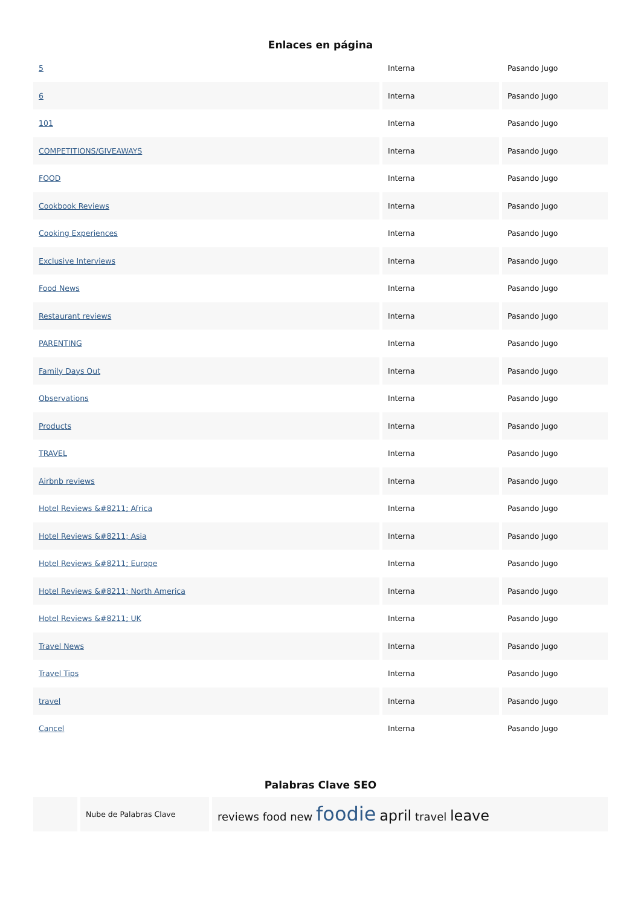Enlaces en página
| 5 | Interna | Pasando Jugo |
| 6 | Interna | Pasando Jugo |
| 101 | Interna | Pasando Jugo |
| COMPETITIONS/GIVEAWAYS | Interna | Pasando Jugo |
| FOOD | Interna | Pasando Jugo |
| Cookbook Reviews | Interna | Pasando Jugo |
| Cooking Experiences | Interna | Pasando Jugo |
| Exclusive Interviews | Interna | Pasando Jugo |
| Food News | Interna | Pasando Jugo |
| Restaurant reviews | Interna | Pasando Jugo |
| PARENTING | Interna | Pasando Jugo |
| Family Days Out | Interna | Pasando Jugo |
| Observations | Interna | Pasando Jugo |
| Products | Interna | Pasando Jugo |
| TRAVEL | Interna | Pasando Jugo |
| Airbnb reviews | Interna | Pasando Jugo |
| Hotel Reviews &#8211; Africa | Interna | Pasando Jugo |
| Hotel Reviews &#8211; Asia | Interna | Pasando Jugo |
| Hotel Reviews &#8211; Europe | Interna | Pasando Jugo |
| Hotel Reviews &#8211; North America | Interna | Pasando Jugo |
| Hotel Reviews &#8211; UK | Interna | Pasando Jugo |
| Travel News | Interna | Pasando Jugo |
| Travel Tips | Interna | Pasando Jugo |
| travel | Interna | Pasando Jugo |
| Cancel | Interna | Pasando Jugo |
Palabras Clave SEO
| | Nube de Palabras Clave | reviews food new foodie april travel leave |